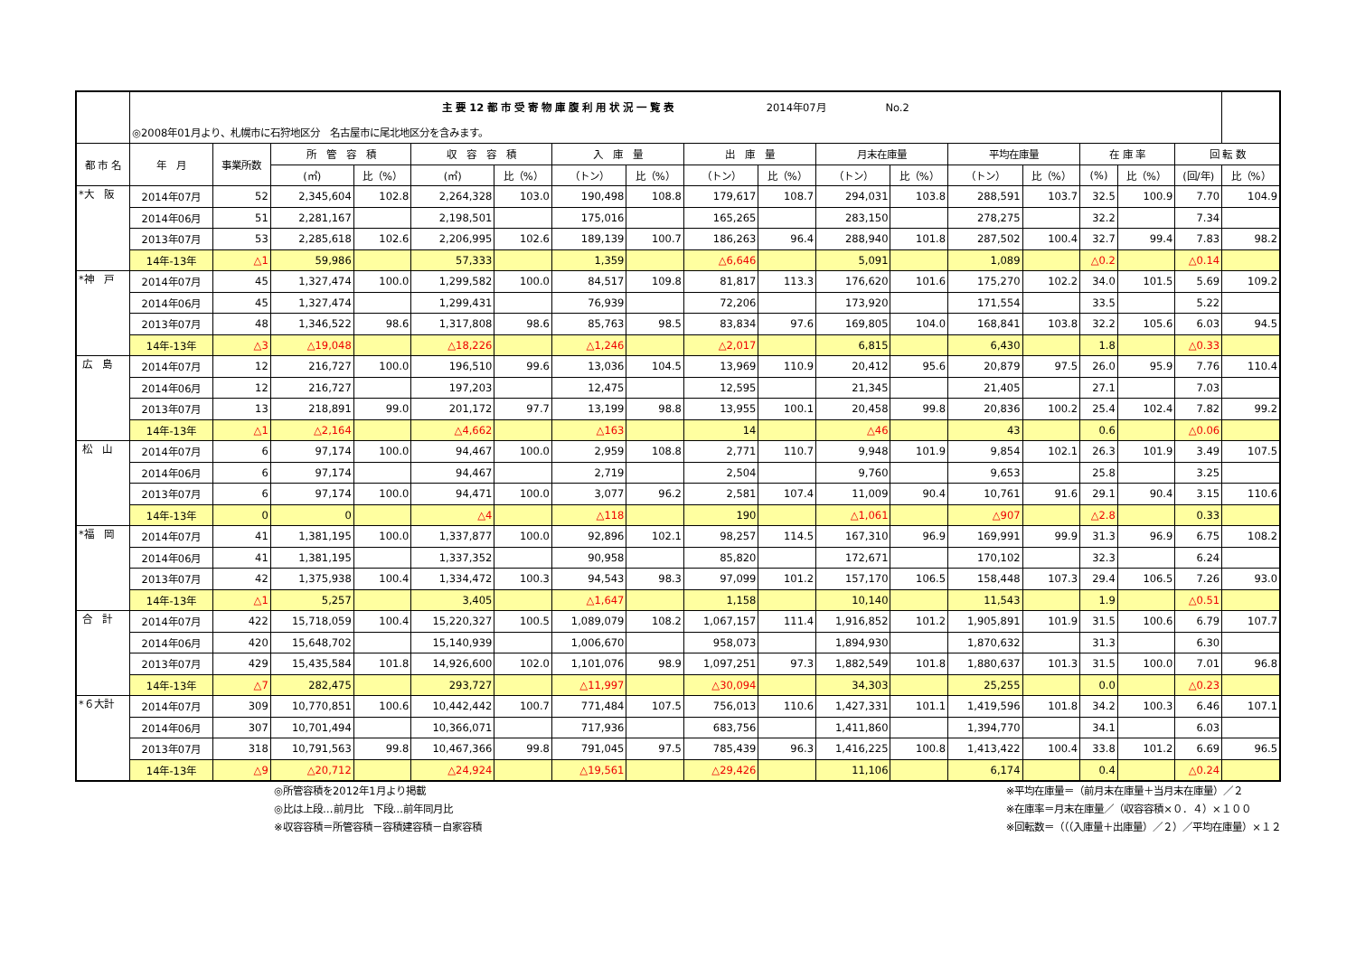| | 主 要 12 都 市 受 寄 物 庫 腹 利 用 状 況 一 覧 表 2014年07月 No.2 | | | | | | | | | | | | | | | | | |
| --- | --- | --- | --- | --- | --- | --- | --- | --- | --- | --- | --- | --- | --- | --- | --- | --- | --- | --- |
| | ◎2008年01月より、札幌市に石狩地区分 名古屋市に尾北地区分を含みます。 | | | | | | | | | | | | | | | | | |
| 都 市 名 | 年 月 | 事業所数 | 所 管 容 積 | | 収 容 容 積 | | 入 庫 量 | | 出 庫 量 | | 月末在庫量 | | 平均在庫量 | | 在 庫 率 | | 回 転 数 | |
| | | | (㎥) | 比（%） | (㎥) | 比（%） | （トン） | 比（%） | （トン） | 比（%） | （トン） | 比（%） | （トン） | 比（%） | (%) | 比（%） | (回/年) | 比（%） |
| *大 阪 | 2014年07月 | 52 | 2,345,604 | 102.8 | 2,264,328 | 103.0 | 190,498 | 108.8 | 179,617 | 108.7 | 294,031 | 103.8 | 288,591 | 103.7 | 32.5 | 100.9 | 7.70 | 104.9 |
| | 2014年06月 | 51 | 2,281,167 | | 2,198,501 | | 175,016 | | 165,265 | | 283,150 | | 278,275 | | 32.2 | | 7.34 | |
| | 2013年07月 | 53 | 2,285,618 | 102.6 | 2,206,995 | 102.6 | 189,139 | 100.7 | 186,263 | 96.4 | 288,940 | 101.8 | 287,502 | 100.4 | 32.7 | 99.4 | 7.83 | 98.2 |
| | 14年-13年 | △1 | 59,986 | | 57,333 | | 1,359 | | △6,646 | | 5,091 | | 1,089 | | △0.2 | | △0.14 | |
| *神 戸 | 2014年07月 | 45 | 1,327,474 | 100.0 | 1,299,582 | 100.0 | 84,517 | 109.8 | 81,817 | 113.3 | 176,620 | 101.6 | 175,270 | 102.2 | 34.0 | 101.5 | 5.69 | 109.2 |
| | 2014年06月 | 45 | 1,327,474 | | 1,299,431 | | 76,939 | | 72,206 | | 173,920 | | 171,554 | | 33.5 | | 5.22 | |
| | 2013年07月 | 48 | 1,346,522 | 98.6 | 1,317,808 | 98.6 | 85,763 | 98.5 | 83,834 | 97.6 | 169,805 | 104.0 | 168,841 | 103.8 | 32.2 | 105.6 | 6.03 | 94.5 |
| | 14年-13年 | △3 | △19,048 | | △18,226 | | △1,246 | | △2,017 | | 6,815 | | 6,430 | | 1.8 | | △0.33 | |
| 広 島 | 2014年07月 | 12 | 216,727 | 100.0 | 196,510 | 99.6 | 13,036 | 104.5 | 13,969 | 110.9 | 20,412 | 95.6 | 20,879 | 97.5 | 26.0 | 95.9 | 7.76 | 110.4 |
| | 2014年06月 | 12 | 216,727 | | 197,203 | | 12,475 | | 12,595 | | 21,345 | | 21,405 | | 27.1 | | 7.03 | |
| | 2013年07月 | 13 | 218,891 | 99.0 | 201,172 | 97.7 | 13,199 | 98.8 | 13,955 | 100.1 | 20,458 | 99.8 | 20,836 | 100.2 | 25.4 | 102.4 | 7.82 | 99.2 |
| | 14年-13年 | △1 | △2,164 | | △4,662 | | △163 | | 14 | | △46 | | 43 | | 0.6 | | △0.06 | |
| 松 山 | 2014年07月 | 6 | 97,174 | 100.0 | 94,467 | 100.0 | 2,959 | 108.8 | 2,771 | 110.7 | 9,948 | 101.9 | 9,854 | 102.1 | 26.3 | 101.9 | 3.49 | 107.5 |
| | 2014年06月 | 6 | 97,174 | | 94,467 | | 2,719 | | 2,504 | | 9,760 | | 9,653 | | 25.8 | | 3.25 | |
| | 2013年07月 | 6 | 97,174 | 100.0 | 94,471 | 100.0 | 3,077 | 96.2 | 2,581 | 107.4 | 11,009 | 90.4 | 10,761 | 91.6 | 29.1 | 90.4 | 3.15 | 110.6 |
| | 14年-13年 | 0 | 0 | | △4 | | △118 | | 190 | | △1,061 | | △907 | | △2.8 | | 0.33 | |
| *福 岡 | 2014年07月 | 41 | 1,381,195 | 100.0 | 1,337,877 | 100.0 | 92,896 | 102.1 | 98,257 | 114.5 | 167,310 | 96.9 | 169,991 | 99.9 | 31.3 | 96.9 | 6.75 | 108.2 |
| | 2014年06月 | 41 | 1,381,195 | | 1,337,352 | | 90,958 | | 85,820 | | 172,671 | | 170,102 | | 32.3 | | 6.24 | |
| | 2013年07月 | 42 | 1,375,938 | 100.4 | 1,334,472 | 100.3 | 94,543 | 98.3 | 97,099 | 101.2 | 157,170 | 106.5 | 158,448 | 107.3 | 29.4 | 106.5 | 7.26 | 93.0 |
| | 14年-13年 | △1 | 5,257 | | 3,405 | | △1,647 | | 1,158 | | 10,140 | | 11,543 | | 1.9 | | △0.51 | |
| 合 計 | 2014年07月 | 422 | 15,718,059 | 100.4 | 15,220,327 | 100.5 | 1,089,079 | 108.2 | 1,067,157 | 111.4 | 1,916,852 | 101.2 | 1,905,891 | 101.9 | 31.5 | 100.6 | 6.79 | 107.7 |
| | 2014年06月 | 420 | 15,648,702 | | 15,140,939 | | 1,006,670 | | 958,073 | | 1,894,930 | | 1,870,632 | | 31.3 | | 6.30 | |
| | 2013年07月 | 429 | 15,435,584 | 101.8 | 14,926,600 | 102.0 | 1,101,076 | 98.9 | 1,097,251 | 97.3 | 1,882,549 | 101.8 | 1,880,637 | 101.3 | 31.5 | 100.0 | 7.01 | 96.8 |
| | 14年-13年 | △7 | 282,475 | | 293,727 | | △11,997 | | △30,094 | | 34,303 | | 25,255 | | 0.0 | | △0.23 | |
| *６大計 | 2014年07月 | 309 | 10,770,851 | 100.6 | 10,442,442 | 100.7 | 771,484 | 107.5 | 756,013 | 110.6 | 1,427,331 | 101.1 | 1,419,596 | 101.8 | 34.2 | 100.3 | 6.46 | 107.1 |
| | 2014年06月 | 307 | 10,701,494 | | 10,366,071 | | 717,936 | | 683,756 | | 1,411,860 | | 1,394,770 | | 34.1 | | 6.03 | |
| | 2013年07月 | 318 | 10,791,563 | 99.8 | 10,467,366 | 99.8 | 791,045 | 97.5 | 785,439 | 96.3 | 1,416,225 | 100.8 | 1,413,422 | 100.4 | 33.8 | 101.2 | 6.69 | 96.5 |
| | 14年-13年 | △9 | △20,712 | | △24,924 | | △19,561 | | △29,426 | | 11,106 | | 6,174 | | 0.4 | | △0.24 | |
◎所管容積を2012年1月より掲載
◎比は上段…前月比　下段…前年同月比
※収容容積＝所管容積－容積建容積－自家容積
※平均在庫量＝（前月末在庫量＋当月末在庫量）／２
※在庫率＝月末在庫量／（収容容積×０．４）×１００
※回転数＝（（（入庫量＋出庫量）／２）／平均在庫量）×１２